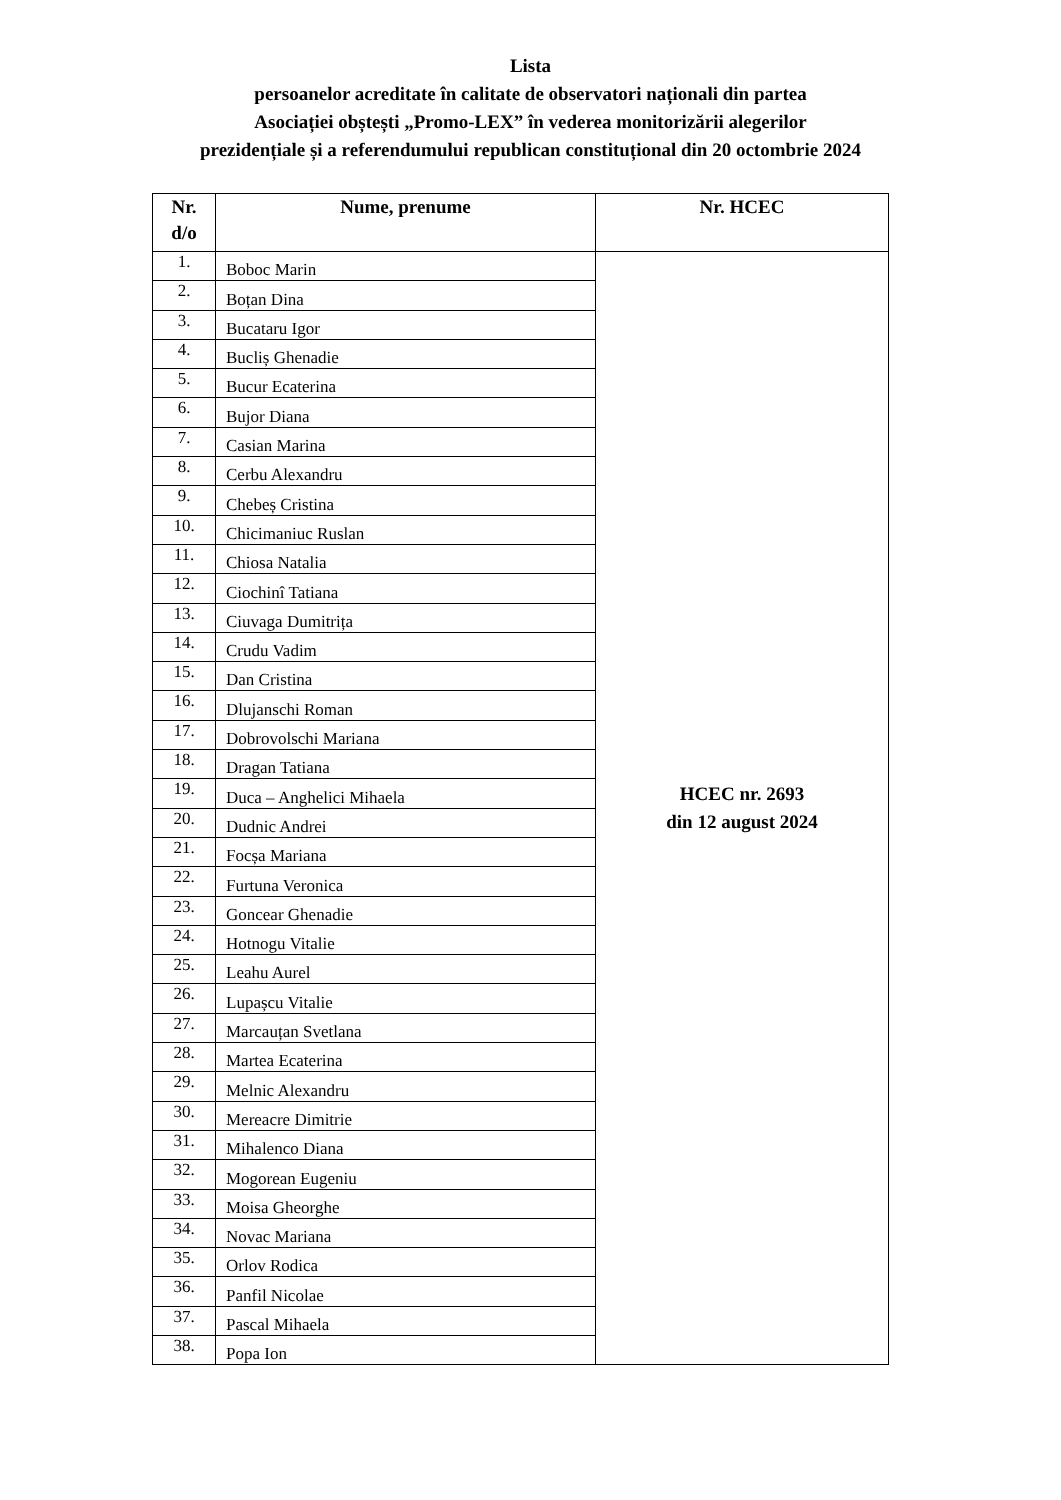Lista
persoanelor acreditate în calitate de observatori naționali din partea
Asociației obștești „Promo-LEX” în vederea monitorizării alegerilor
prezidențiale și a referendumului republican constituțional din 20 octombrie 2024
| Nr. d/o | Nume, prenume | Nr. HCEC |
| --- | --- | --- |
| 1. | Boboc Marin | HCEC nr. 2693 din 12 august 2024 |
| 2. | Boțan Dina | |
| 3. | Bucataru Igor | |
| 4. | Bucliș Ghenadie | |
| 5. | Bucur Ecaterina | |
| 6. | Bujor Diana | |
| 7. | Casian Marina | |
| 8. | Cerbu Alexandru | |
| 9. | Chebeș Cristina | |
| 10. | Chicimaniuc Ruslan | |
| 11. | Chiosa Natalia | |
| 12. | Ciochinî Tatiana | |
| 13. | Ciuvaga Dumitrița | |
| 14. | Crudu Vadim | |
| 15. | Dan Cristina | |
| 16. | Dlujanschi Roman | |
| 17. | Dobrovolschi Mariana | |
| 18. | Dragan Tatiana | |
| 19. | Duca – Anghelici Mihaela | |
| 20. | Dudnic Andrei | |
| 21. | Focșa Mariana | |
| 22. | Furtuna Veronica | |
| 23. | Goncear Ghenadie | |
| 24. | Hotnogu Vitalie | |
| 25. | Leahu Aurel | |
| 26. | Lupașcu Vitalie | |
| 27. | Marcauțan Svetlana | |
| 28. | Martea Ecaterina | |
| 29. | Melnic Alexandru | |
| 30. | Mereacre Dimitrie | |
| 31. | Mihalenco Diana | |
| 32. | Mogorean Eugeniu | |
| 33. | Moisa Gheorghe | |
| 34. | Novac Mariana | |
| 35. | Orlov Rodica | |
| 36. | Panfil Nicolae | |
| 37. | Pascal Mihaela | |
| 38. | Popa Ion | |